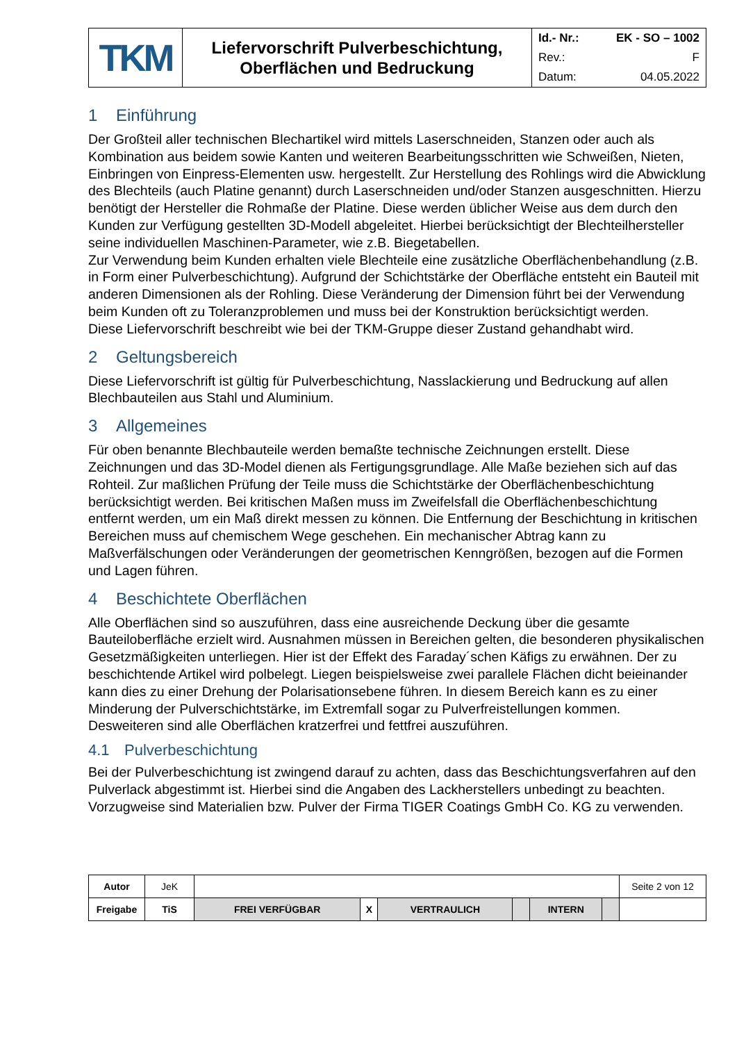| TKM | Liefervorschrift Pulverbeschichtung, Oberflächen und Bedruckung | Id.- Nr.: EK - SO – 1002 Rev.: F Datum: 04.05.2022 |
1 Einführung
Der Großteil aller technischen Blechartikel wird mittels Laserschneiden, Stanzen oder auch als Kombination aus beidem sowie Kanten und weiteren Bearbeitungsschritten wie Schweißen, Nieten, Einbringen von Einpress-Elementen usw. hergestellt. Zur Herstellung des Rohlings wird die Abwicklung des Blechteils (auch Platine genannt) durch Laserschneiden und/oder Stanzen ausgeschnitten. Hierzu benötigt der Hersteller die Rohmaße der Platine. Diese werden üblicher Weise aus dem durch den Kunden zur Verfügung gestellten 3D-Modell abgeleitet. Hierbei berücksichtigt der Blechteilhersteller seine individuellen Maschinen-Parameter, wie z.B. Biegetabellen.
Zur Verwendung beim Kunden erhalten viele Blechteile eine zusätzliche Oberflächenbehandlung (z.B. in Form einer Pulverbeschichtung). Aufgrund der Schichtstärke der Oberfläche entsteht ein Bauteil mit anderen Dimensionen als der Rohling. Diese Veränderung der Dimension führt bei der Verwendung beim Kunden oft zu Toleranzproblemen und muss bei der Konstruktion berücksichtigt werden.
Diese Liefervorschrift beschreibt wie bei der TKM-Gruppe dieser Zustand gehandhabt wird.
2 Geltungsbereich
Diese Liefervorschrift ist gültig für Pulverbeschichtung, Nasslackierung und Bedruckung auf allen Blechbauteilen aus Stahl und Aluminium.
3 Allgemeines
Für oben benannte Blechbauteile werden bemaßte technische Zeichnungen erstellt. Diese Zeichnungen und das 3D-Model dienen als Fertigungsgrundlage. Alle Maße beziehen sich auf das Rohteil. Zur maßlichen Prüfung der Teile muss die Schichtstärke der Oberflächenbeschichtung berücksichtigt werden. Bei kritischen Maßen muss im Zweifelsfall die Oberflächenbeschichtung entfernt werden, um ein Maß direkt messen zu können. Die Entfernung der Beschichtung in kritischen Bereichen muss auf chemischem Wege geschehen. Ein mechanischer Abtrag kann zu Maßverfälschungen oder Veränderungen der geometrischen Kenngrößen, bezogen auf die Formen und Lagen führen.
4 Beschichtete Oberflächen
Alle Oberflächen sind so auszuführen, dass eine ausreichende Deckung über die gesamte Bauteiloberfläche erzielt wird. Ausnahmen müssen in Bereichen gelten, die besonderen physikalischen Gesetzmäßigkeiten unterliegen. Hier ist der Effekt des Faraday´schen Käfigs zu erwähnen. Der zu beschichtende Artikel wird polbelegt. Liegen beispielsweise zwei parallele Flächen dicht beieinander kann dies zu einer Drehung der Polarisationsebene führen. In diesem Bereich kann es zu einer Minderung der Pulverschichtstärke, im Extremfall sogar zu Pulverfreistellungen kommen.
Desweiteren sind alle Oberflächen kratzerfrei und fettfrei auszuführen.
4.1 Pulverbeschichtung
Bei der Pulverbeschichtung ist zwingend darauf zu achten, dass das Beschichtungsverfahren auf den Pulverlack abgestimmt ist. Hierbei sind die Angaben des Lackherstellers unbedingt zu beachten. Vorzugweise sind Materialien bzw. Pulver der Firma TIGER Coatings GmbH Co. KG zu verwenden.
| Autor | JeK | | | | | | | Seite 2 von 12 |
| Freigabe | TiS | FREI VERFÜGBAR | X | VERTRAULICH | | INTERN | | |